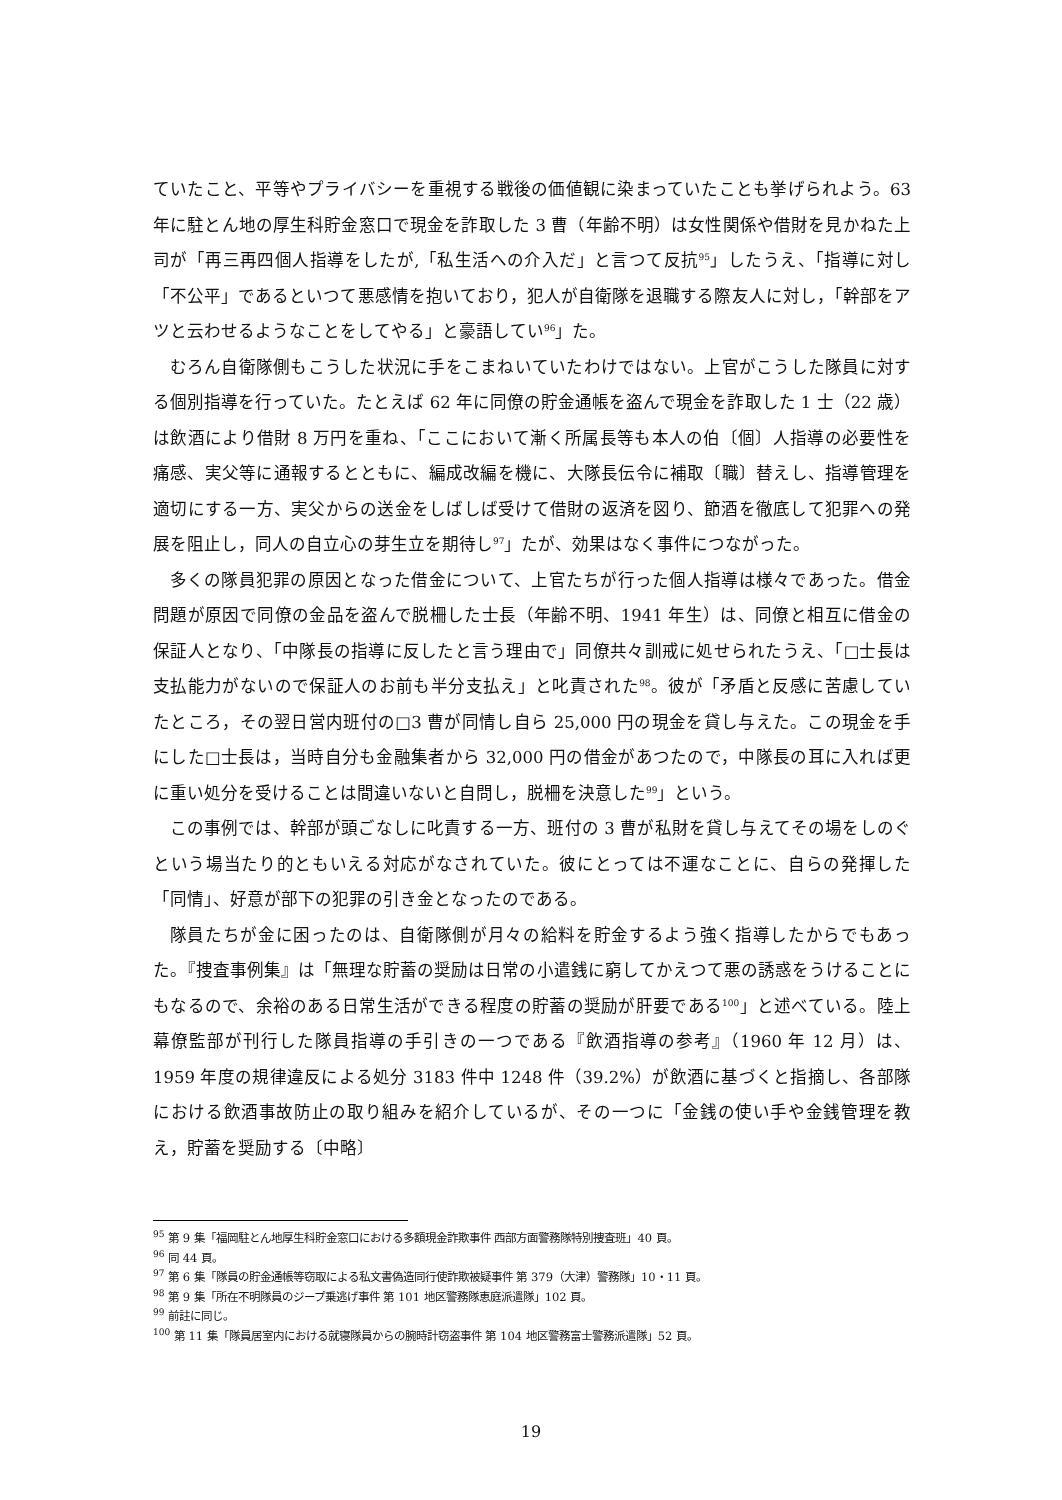ていたこと、平等やプライバシーを重視する戦後の価値観に染まっていたことも挙げられよう。63 年に駐とん地の厚生科貯金窓口で現金を詐取した 3 曹（年齢不明）は女性関係や借財を見かねた上司が「再三再四個人指導をしたが,「私生活への介入だ」と言つて反抗<sup>95</sup>」したうえ、「指導に対し「不公平」であるといつて悪感情を抱いており，犯人が自衛隊を退職する際友人に対し，「幹部をアツと云わせるようなことをしてやる」と豪語してい<sup>96</sup>」た。
むろん自衛隊側もこうした状況に手をこまねいていたわけではない。上官がこうした隊員に対する個別指導を行っていた。たとえば 62 年に同僚の貯金通帳を盗んで現金を詐取した 1 士（22 歳）は飲酒により借財 8 万円を重ね、「ここにおいて漸く所属長等も本人の伯〔個〕人指導の必要性を痛感、実父等に通報するとともに、編成改編を機に、大隊長伝令に補取〔職〕替えし、指導管理を適切にする一方、実父からの送金をしばしば受けて借財の返済を図り、節酒を徹底して犯罪への発展を阻止し，同人の自立心の芽生立を期待し<sup>97</sup>」たが、効果はなく事件につながった。
多くの隊員犯罪の原因となった借金について、上官たちが行った個人指導は様々であった。借金問題が原因で同僚の金品を盗んで脱柵した士長（年齢不明、1941 年生）は、同僚と相互に借金の保証人となり、「中隊長の指導に反したと言う理由で」同僚共々訓戒に処せられたうえ、「□士長は支払能力がないので保証人のお前も半分支払え」と叱責された<sup>98</sup>。彼が「矛盾と反感に苦慮していたところ，その翌日営内班付の□3 曹が同情し自ら 25,000 円の現金を貸し与えた。この現金を手にした□士長は，当時自分も金融集者から 32,000 円の借金があつたので，中隊長の耳に入れば更に重い処分を受けることは間違いないと自問し，脱柵を決意した<sup>99</sup>」という。
この事例では、幹部が頭ごなしに叱責する一方、班付の 3 曹が私財を貸し与えてその場をしのぐという場当たり的ともいえる対応がなされていた。彼にとっては不運なことに、自らの発揮した「同情」、好意が部下の犯罪の引き金となったのである。
隊員たちが金に困ったのは、自衛隊側が月々の給料を貯金するよう強く指導したからでもあった。『捜査事例集』は「無理な貯蓄の奨励は日常の小遣銭に窮してかえつて悪の誘惑をうけることにもなるので、余裕のある日常生活ができる程度の貯蓄の奨励が肝要である<sup>100</sup>」と述べている。陸上幕僚監部が刊行した隊員指導の手引きの一つである『飲酒指導の参考』（1960 年 12 月）は、1959 年度の規律違反による処分 3183 件中 1248 件（39.2%）が飲酒に基づくと指摘し、各部隊における飲酒事故防止の取り組みを紹介しているが、その一つに「金銭の使い手や金銭管理を教え，貯蓄を奨励する〔中略〕
<sup>95</sup> 第 9 集「福岡駐とん地厚生科貯金窓口における多額現金詐欺事件 西部方面警務隊特別捜査班」40 頁。
<sup>96</sup> 同 44 頁。
<sup>97</sup> 第 6 集「隊員の貯金通帳等窃取による私文書偽造同行使詐欺被疑事件 第 379（大津）警務隊」10・11 頁。
<sup>98</sup> 第 9 集「所在不明隊員のジープ乗逃げ事件 第 101 地区警務隊恵庭派遣隊」102 頁。
<sup>99</sup> 前註に同じ。
<sup>100</sup> 第 11 集「隊員居室内における就寝隊員からの腕時計窃盗事件 第 104 地区警務富士警務派遣隊」52 頁。
19